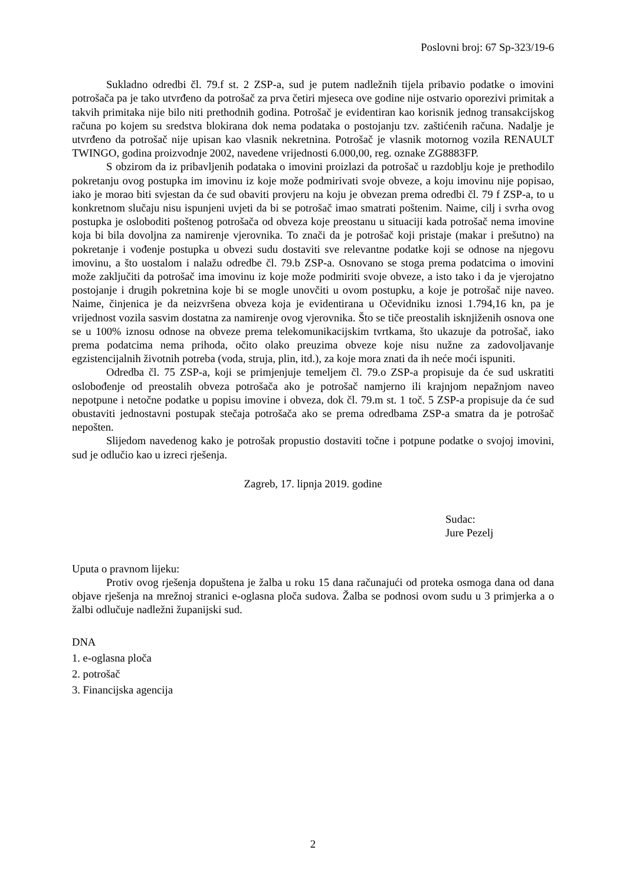Poslovni broj: 67 Sp-323/19-6
Sukladno odredbi čl. 79.f st. 2 ZSP-a, sud je putem nadležnih tijela pribavio podatke o imovini potrošača pa je tako utvrđeno da potrošač za prva četiri mjeseca ove godine nije ostvario oporezivi primitak a takvih primitaka nije bilo niti prethodnih godina. Potrošač je evidentiran kao korisnik jednog transakcijskog računa po kojem su sredstva blokirana dok nema podataka o postojanju tzv. zaštićenih računa. Nadalje je utvrđeno da potrošač nije upisan kao vlasnik nekretnina. Potrošač je vlasnik motornog vozila RENAULT TWINGO, godina proizvodnje 2002, navedene vrijednosti 6.000,00, reg. oznake ZG8883FP.
S obzirom da iz pribavljenih podataka o imovini proizlazi da potrošač u razdoblju koje je prethodilo pokretanju ovog postupka im imovinu iz koje može podmirivati svoje obveze, a koju imovinu nije popisao, iako je morao biti svjestan da će sud obaviti provjeru na koju je obvezan prema odredbi čl. 79 f ZSP-a, to u konkretnom slučaju nisu ispunjeni uvjeti da bi se potrošač imao smatrati poštenim. Naime, cilj i svrha ovog postupka je osloboditi poštenog potrošača od obveza koje preostanu u situaciji kada potrošač nema imovine koja bi bila dovoljna za namirenje vjerovnika. To znači da je potrošač koji pristaje (makar i prešutno) na pokretanje i vođenje postupka u obvezi sudu dostaviti sve relevantne podatke koji se odnose na njegovu imovinu, a što uostalom i nalažu odredbe čl. 79.b ZSP-a. Osnovano se stoga prema podatcima o imovini može zaključiti da potrošač ima imovinu iz koje može podmiriti svoje obveze, a isto tako i da je vjerojatno postojanje i drugih pokretnina koje bi se mogle unovčiti u ovom postupku, a koje je potrošač nije naveo. Naime, činjenica je da neizvršena obveza koja je evidentirana u Očevidniku iznosi 1.794,16 kn, pa je vrijednost vozila sasvim dostatna za namirenje ovog vjerovnika. Što se tiče preostalih isknjiženih osnova one se u 100% iznosu odnose na obveze prema telekomunikacijskim tvrtkama, što ukazuje da potrošač, iako prema podatcima nema prihoda, očito olako preuzima obveze koje nisu nužne za zadovoljavanje egzistencijalnih životnih potreba (voda, struja, plin, itd.), za koje mora znati da ih neće moći ispuniti.
Odredba čl. 75 ZSP-a, koji se primjenjuje temeljem čl. 79.o ZSP-a propisuje da će sud uskratiti oslobođenje od preostalih obveza potrošača ako je potrošač namjerno ili krajnjom nepažnjom naveo nepotpune i netočne podatke u popisu imovine i obveza, dok čl. 79.m st. 1 toč. 5 ZSP-a propisuje da će sud obustaviti jednostavni postupak stečaja potrošača ako se prema odredbama ZSP-a smatra da je potrošač nepošten.
Slijedom navedenog kako je potrošak propustio dostaviti točne i potpune podatke o svojoj imovini, sud je odlučio kao u izreci rješenja.
Zagreb, 17. lipnja 2019. godine
Sudac:
Jure Pezelj
Uputa o pravnom lijeku:
Protiv ovog rješenja dopuštena je žalba u roku 15 dana računajući od proteka osmoga dana od dana objave rješenja na mrežnoj stranici e-oglasna ploča sudova. Žalba se podnosi ovom sudu u 3 primjerka a o žalbi odlučuje nadležni županijski sud.
DNA
1. e-oglasna ploča
2. potrošač
3. Financijska agencija
2